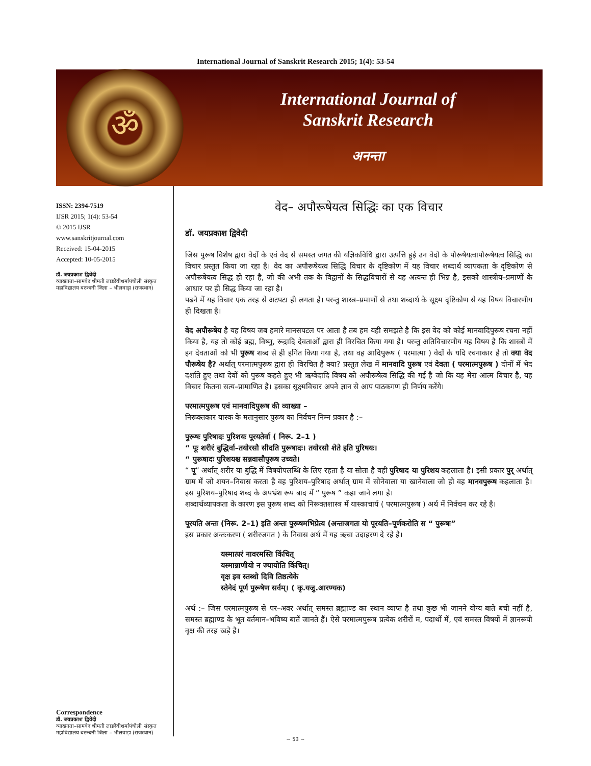International Journal of Sanskrit Research 2015; 1(4): 53-54
ॐ
International Journal of
Sanskrit Research
अनन्ता
ISSN: 2394-7519
IJSR 2015; 1(4): 53-54
© 2015 IJSR
www.sanskritjournal.com
Received: 15-04-2015
Accepted: 10-05-2015
डॉ. जयप्रकाश द्विवेदी
व्याख्याता–सामवेद श्रीमती लाडदेवीशर्मापंचोली संस्कृत महाविद्यालय बरुन्दनी जिला – भीलवाड़ा (राजस्थान)
Correspondence
डॉ. जयप्रकाश द्विवेदी
व्याख्याता–सामवेद श्रीमती लाडदेवीशर्मापंचोली संस्कृत महाविद्यालय बरुन्दनी जिला – भीलवाड़ा (राजस्थान)
वेद– अपौरूषेयत्व सिद्धिः का एक विचार
डॉ. जयप्रकाश द्विवेदी
जिस पुरूष विशेष द्वारा वेदों के एवं वेद से समस्त जगत की यज्ञिकविधि द्वारा उत्पत्ति हुई उन वेदो के पौरूषेयत्वापौरूषेयत्व सिद्धि का विचार प्रस्तुत किया जा रहा है। वेद का अपौरूषेयत्व सिद्धि विचार के दृष्टिकोण में यह विचार शब्दार्थ व्यापकता के दृष्टिकोण से अपौरूषेयत्व सिद्ध हो रहा है, जो की अभी तक के विद्वानों के सिद्धविचारों से यह अत्यन्त ही भिन्न है, इसको शास्त्रीय–प्रमाणों के आधार पर ही सिद्ध किया जा रहा है।
पढने में यह विचार एक तरह से अटपटा ही लगता है। परन्तु शास्त्र–प्रमाणों से तथा शब्दार्थ के सूक्ष्म दृष्टिकोण से यह विषय विचारणीय ही दिखता है।
वेद अपौरूषेय है यह विषय जब हमारे मानसपटल पर आता है तब हम यही समझते है कि इस वेद को कोई मानवादिपुरूष रचना नहीं किया है, यह तो कोई ब्रह्म, विष्णु, रूद्रादि देवताओं द्वारा ही विरचित किया गया है। परन्तु अतिविचारणीय यह विषय है कि शास्त्रों में इन देवताओं को भी पुरूष शब्द से ही इगिंत किया गया है, तथा वह आदिपुरूष ( परमात्मा ) वेदों के यदि रचनाकार है तो क्या वेद पौरूषेय है? अर्थात् परमात्मपुरूष द्वारा ही विरचित है क्या? प्रस्तुत लेख में मानवादि पुरूष एवं देवता ( परमात्मपुरूष ) दोनों में भेद दर्शाते हुए तथा देवों को पुरूष कहते हुए भी ऋग्वेदादि विषय को अपौरूषेत्व सिद्धि की गई है जो कि यह मेरा आत्म विचार है, यह विचार कितना सत्य–प्रामाणित है। इसका सूक्ष्मविचार अपने ज्ञान से आप पाठकगण ही निर्णय करेंगे।
परमात्मपुरूष एवं मानवादिपुरूष की व्याख्या –
निरूक्तकार यास्क के मतानुसार पुरूष का निर्वचन निम्न प्रकार है :–
पुरूषः पुरिषादः पुरिशयः पूरयतेर्वा ( निरू. 2–1 )
“ पूः शरीरं बुद्धिर्वा–तयोरसौ सीदति पुरूषादः। तयोरसौ शेते इति पुरिषयः।
“ पुरूषादः पुरिशयश्च सन्नवासौपुरूष उच्यते।
“ पू” अर्थात् शरीर या बुद्धि में विषयोपलब्धि के लिए रहता है या सोता है वही पुरिषाद या पुरिशय कहलाता है। इसी प्रकार पुर् अर्थात् ग्राम में जो शयन–निवास करता है वह पुरिशय–पुरिषाद अर्थात् ग्राम में सोनेवाला या खानेवाला जो हो वह मानवपुरूष कहलाता है। इस पुरिशय–पुरिषाद शब्द के अपभ्रंश रूप बाद में “ पुरूष ” कहा जाने लगा है।
शब्दार्थव्यापकता के कारण इस पुरूष शब्द को निरूक्तशास्त्र में यास्काचार्य ( परमात्मपुरूष ) अर्थ में निर्वचन कर रहे है।
पूरयति अन्तः (निरू. 2–1) इति अन्तः पुरूषमभिप्रेत्य (अन्तःजगतः यो पूरयति–पूर्णकरोति स “ पुरूषः”
इस प्रकार अन्तःकरण ( शरीरजगत ) के निवास अर्थ में यह ऋचा उदाहरण दे रहे है।
यस्मात्परं नावरमस्ति किंचित्
यस्मान्नाणीयो न ज्यायोति किंचित्।
वृक्ष इव स्तब्धो दिवि तिष्ठत्येके
स्तेनेदं पूर्ण पुरूषेण सर्वम्। ( कृ.यजु.आरण्यक)
अर्थ :– जिस परमात्मपुरूष से पर–अवर अर्थात् समस्त ब्रह्माण्ड का स्थान व्याप्त है तथा कुछ भी जानने योग्य बाते बची नहीं है, समस्त ब्रह्माण्ड के भूत वर्तमान–भविष्य बातें जानते हैं। ऐसे परमात्मपुरूष प्रत्येक शरीरों म, पदार्थो में, एवं समस्त विषयों में ज्ञानरूपी वृक्ष की तरह खड़े है।
~ 53 ~